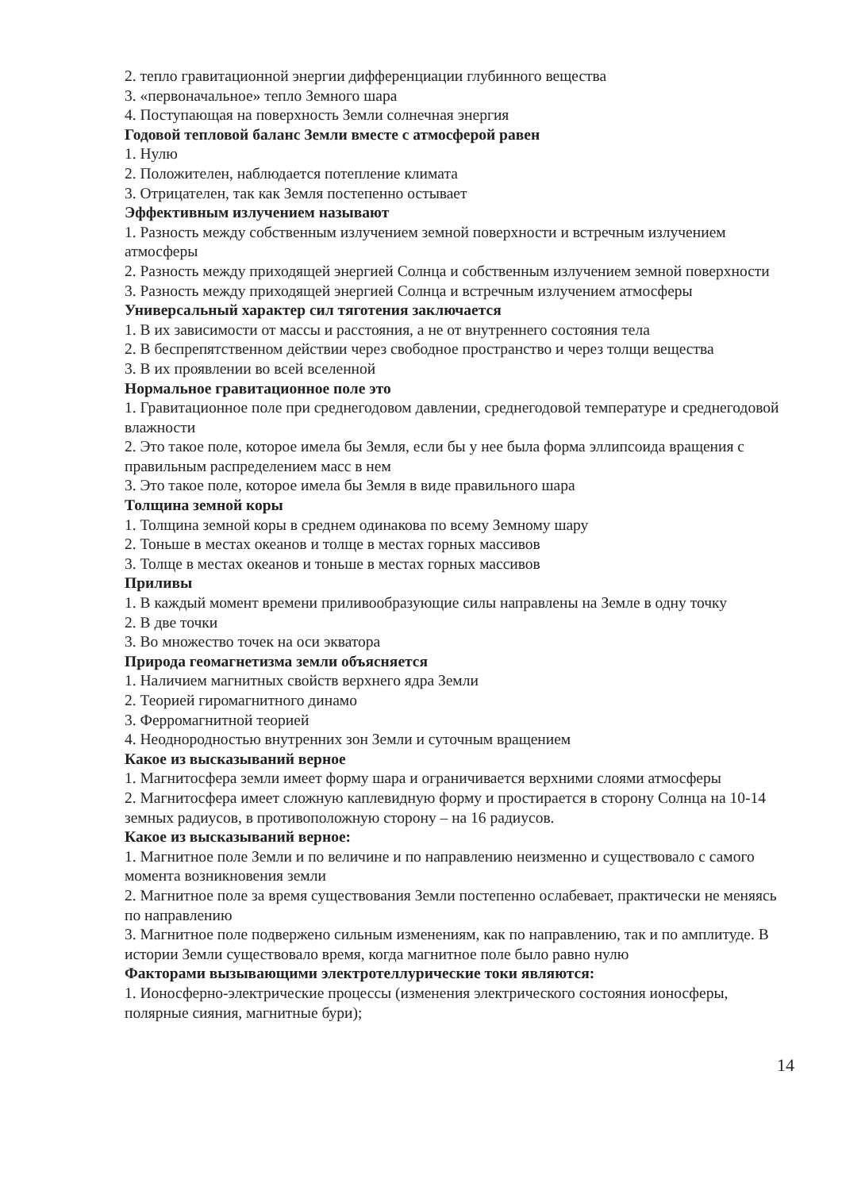2. тепло гравитационной энергии дифференциации глубинного вещества
3. «первоначальное» тепло Земного шара
4. Поступающая на поверхность Земли солнечная энергия
Годовой тепловой баланс Земли вместе с атмосферой равен
1. Нулю
2. Положителен, наблюдается потепление климата
3. Отрицателен, так как Земля постепенно остывает
Эффективным излучением называют
1. Разность между собственным излучением земной поверхности и встречным излучением атмосферы
2. Разность между приходящей энергией Солнца и собственным излучением земной поверхности
3. Разность между приходящей энергией Солнца и встречным излучением атмосферы
Универсальный характер сил тяготения заключается
1. В их зависимости от массы и расстояния, а не от внутреннего состояния тела
2. В беспрепятственном действии через свободное пространство и через толщи вещества
3. В их проявлении во всей вселенной
Нормальное гравитационное поле это
1. Гравитационное поле при среднегодовом давлении, среднегодовой температуре и среднегодовой влажности
2. Это такое поле, которое имела бы Земля, если бы у нее была форма эллипсоида вращения с правильным распределением масс в нем
3. Это такое поле, которое имела бы Земля в виде правильного шара
Толщина земной коры
1. Толщина земной коры в среднем одинакова по всему Земному шару
2. Тоньше в местах океанов и толще в местах горных массивов
3. Толще в местах океанов и тоньше в местах горных массивов
Приливы
1. В каждый момент времени приливообразующие силы направлены на Земле в одну точку
2. В две точки
3. Во множество точек на оси экватора
Природа геомагнетизма земли объясняется
1. Наличием магнитных свойств верхнего ядра Земли
2. Теорией гиромагнитного динамо
3. Ферромагнитной теорией
4. Неоднородностью внутренних зон Земли и суточным вращением
Какое из высказываний верное
1. Магнитосфера земли имеет форму шара и ограничивается верхними слоями атмосферы
2. Магнитосфера имеет сложную каплевидную форму и простирается в сторону Солнца на 10-14 земных радиусов, в противоположную сторону – на 16 радиусов.
Какое из высказываний верное:
1. Магнитное поле Земли и по величине и по направлению неизменно и существовало с самого момента возникновения земли
2. Магнитное поле за время существования Земли постепенно ослабевает, практически не меняясь по направлению
3. Магнитное поле подвержено сильным изменениям, как по направлению, так и по амплитуде. В истории Земли существовало время, когда магнитное поле было равно нулю
Факторами вызывающими электротеллурические токи являются:
1. Ионосферно-электрические процессы (изменения электрического состояния ионосферы, полярные сияния, магнитные бури);
14